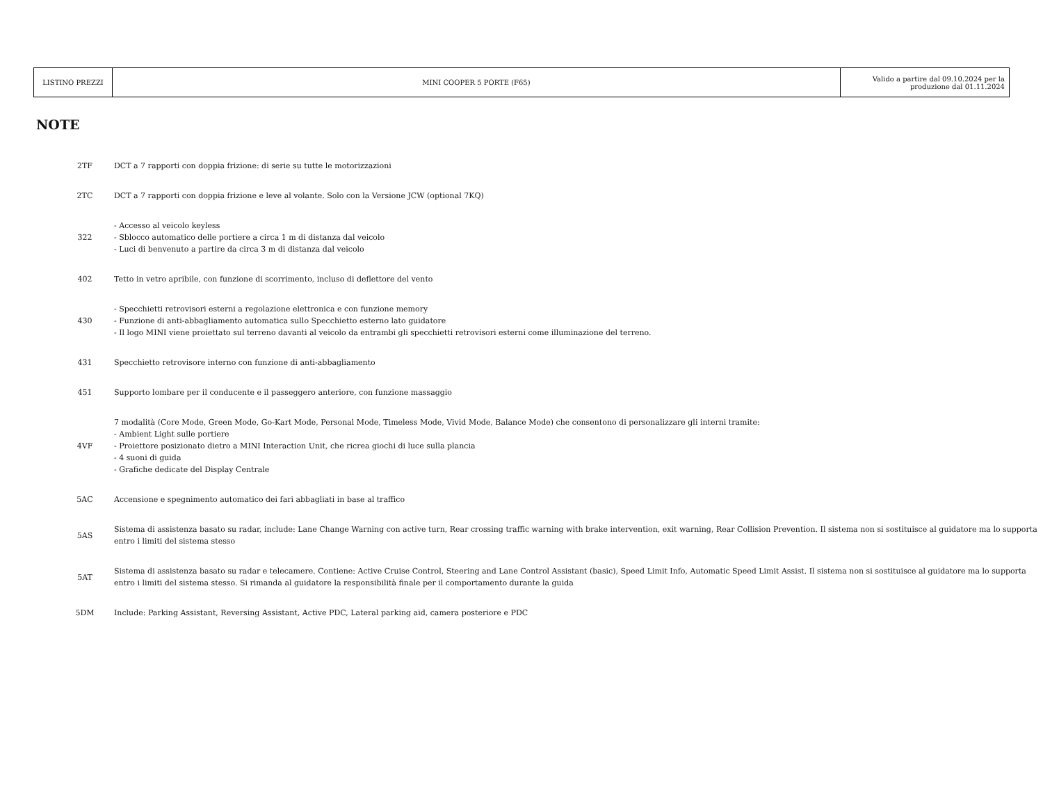| LISTINO PREZZI | MINI COOPER 5 PORTE (F65) | Valido a partire dal 09.10.2024 per la produzione dal 01.11.2024 |
NOTE
| 2TF | DCT a 7 rapporti con doppia frizione: di serie su tutte le motorizzazioni |
| 2TC | DCT a 7 rapporti con doppia frizione e leve al volante. Solo con la Versione JCW (optional 7KQ) |
| 322 | - Accesso al veicolo keyless - Sblocco automatico delle portiere a circa 1 m di distanza dal veicolo - Luci di benvenuto a partire da circa 3 m di distanza dal veicolo |
| 402 | Tetto in vetro apribile, con funzione di scorrimento, incluso di deflettore del vento |
| 430 | - Specchietti retrovisori esterni a regolazione elettronica e con funzione memory - Funzione di anti-abbagliamento automatica sullo Specchietto esterno lato guidatore - Il logo MINI viene proiettato sul terreno davanti al veicolo da entrambi gli specchietti retrovisori esterni come illuminazione del terreno. |
| 431 | Specchietto retrovisore interno con funzione di anti-abbagliamento |
| 451 | Supporto lombare per il conducente e il passeggero anteriore, con funzione massaggio |
| 4VF | 7 modalità (Core Mode, Green Mode, Go-Kart Mode, Personal Mode, Timeless Mode, Vivid Mode, Balance Mode) che consentono di personalizzare gli interni tramite: - Ambient Light sulle portiere - Proiettore posizionato dietro a MINI Interaction Unit, che ricrea giochi di luce sulla plancia - 4 suoni di guida - Grafiche dedicate del Display Centrale |
| 5AC | Accensione e spegnimento automatico dei fari abbagliati in base al traffico |
| 5AS | Sistema di assistenza basato su radar, include: Lane Change Warning con active turn, Rear crossing traffic warning with brake intervention, exit warning, Rear Collision Prevention. Il sistema non si sostituisce al guidatore ma lo supporta entro i limiti del sistema stesso |
| 5AT | Sistema di assistenza basato su radar e telecamere. Contiene: Active Cruise Control, Steering and Lane Control Assistant (basic), Speed Limit Info, Automatic Speed Limit Assist. Il sistema non si sostituisce al guidatore ma lo supporta entro i limiti del sistema stesso. Si rimanda al guidatore la responsibilità finale per il comportamento durante la guida |
| 5DM | Include: Parking Assistant, Reversing Assistant, Active PDC, Lateral parking aid, camera posteriore e PDC |